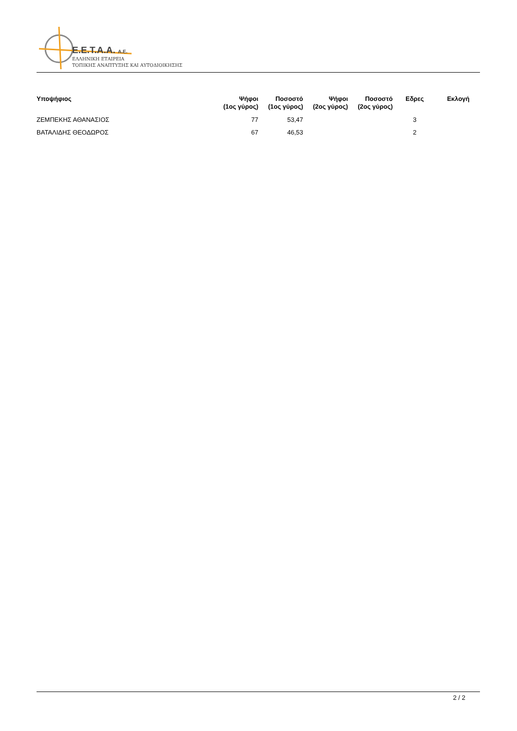E.E.T.A.A. A.E.
ΕΛΛΗΝΙΚΗ ΕΤΑΙΡΕΙΑ
ΤΟΠΙΚΗΣ ΑΝΑΠΤΥΞΗΣ ΚΑΙ ΑΥΤΟΔΙΟΙΚΗΣΗΣ
| Υποψήφιος | Ψήφοι (1ος γύρος) | Ποσοστό (1ος γύρος) | Ψήφοι (2ος γύρος) | Ποσοστό (2ος γύρος) | Εδρες | Εκλογή |
| --- | --- | --- | --- | --- | --- | --- |
| ΖΕΜΠΕΚΗΣ ΑΘΑΝΑΣΙΟΣ | 77 | 53,47 | | | 3 | |
| ΒΑΤΑΛΙΔΗΣ ΘΕΟΔΩΡΟΣ | 67 | 46,53 | | | 2 | |
2 / 2